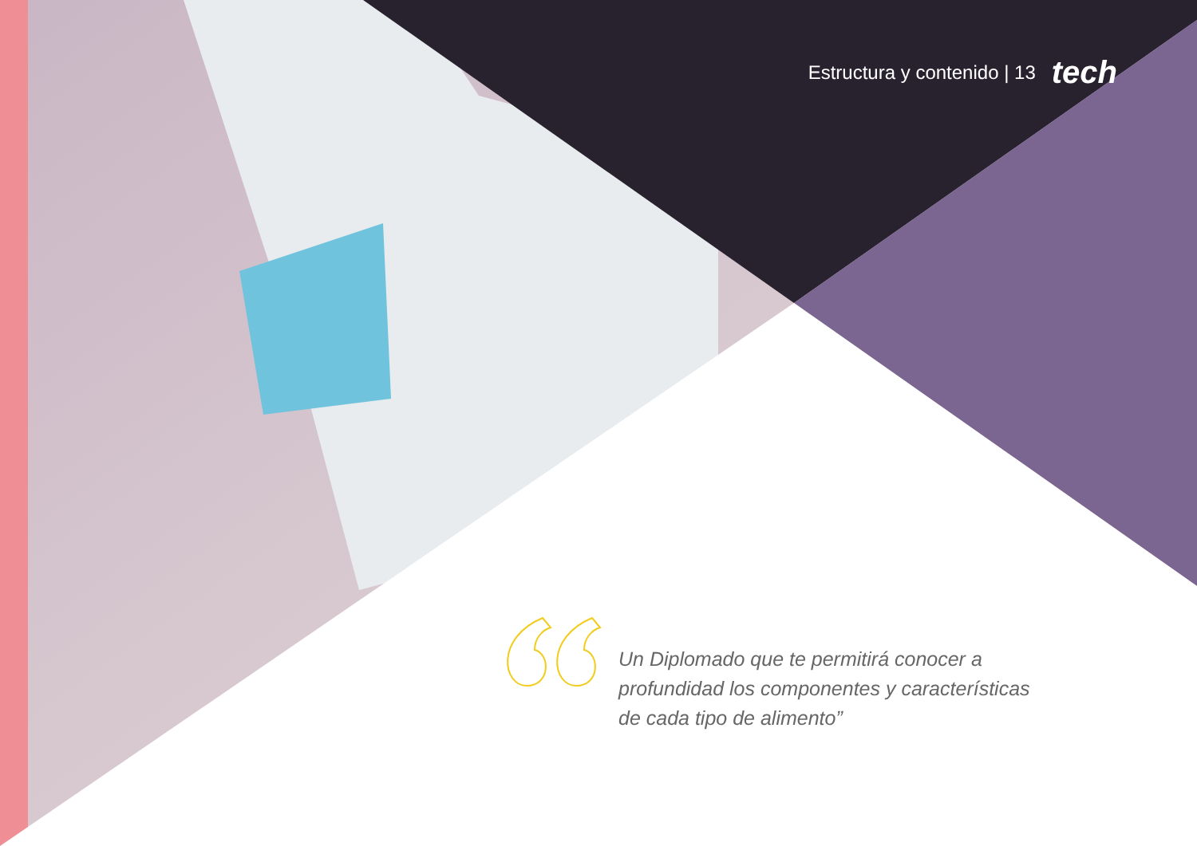Estructura y contenido | 13 tech
Un Diplomado que te permitirá conocer a profundidad los componentes y características de cada tipo de alimento”